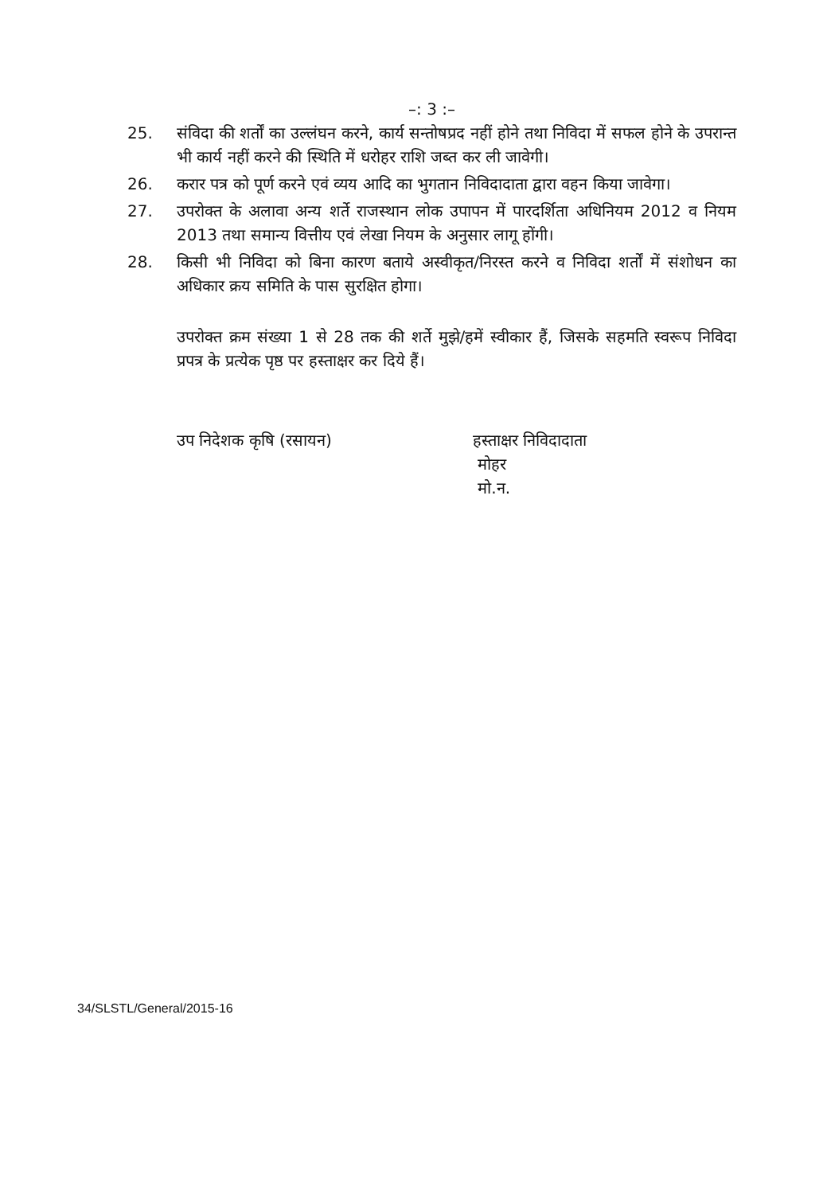–: 3 :–
25. संविदा की शर्तों का उल्लंघन करने, कार्य सन्तोषप्रद नहीं होने तथा निविदा में सफल होने के उपरान्त भी कार्य नहीं करने की स्थिति में धरोहर राशि जब्त कर ली जावेगी।
26. करार पत्र को पूर्ण करने एवं व्यय आदि का भुगतान निविदादाता द्वारा वहन किया जावेगा।
27. उपरोक्त के अलावा अन्य शर्ते राजस्थान लोक उपापन में पारदर्शिता अधिनियम 2012 व नियम 2013 तथा समान्य वित्तीय एवं लेखा नियम के अनुसार लागू होंगी।
28. किसी भी निविदा को बिना कारण बताये अस्वीकृत/निरस्त करने व निविदा शर्तों में संशोधन का अधिकार क्रय समिति के पास सुरक्षित होगा।
उपरोक्त क्रम संख्या 1 से 28 तक की शर्ते मुझे/हमें स्वीकार हैं, जिसके सहमति स्वरूप निविदा प्रपत्र के प्रत्येक पृष्ठ पर हस्ताक्षर कर दिये हैं।
उप निदेशक कृषि (रसायन) हस्ताक्षर निविदादाता
मोहर
मो.न.
34/SLSTL/General/2015-16